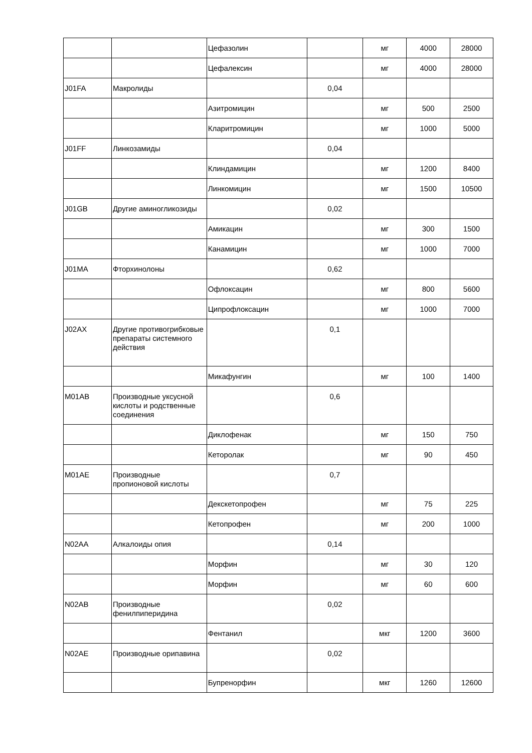| | | Цефазолин | | мг | 4000 | 28000 |
| | | Цефалексин | | мг | 4000 | 28000 |
| J01FA | Макролиды | | 0,04 | | | |
| | | Азитромицин | | мг | 500 | 2500 |
| | | Кларитромицин | | мг | 1000 | 5000 |
| J01FF | Линкозамиды | | 0,04 | | | |
| | | Клиндамицин | | мг | 1200 | 8400 |
| | | Линкомицин | | мг | 1500 | 10500 |
| J01GB | Другие аминогликозиды | | 0,02 | | | |
| | | Амикацин | | мг | 300 | 1500 |
| | | Канамицин | | мг | 1000 | 7000 |
| J01MA | Фторхинолоны | | 0,62 | | | |
| | | Офлоксацин | | мг | 800 | 5600 |
| | | Ципрофлоксацин | | мг | 1000 | 7000 |
| J02AX | Другие противогрибковые препараты системного действия | | 0,1 | | | |
| | | Микафунгин | | мг | 100 | 1400 |
| M01AB | Производные уксусной кислоты и родственные соединения | | 0,6 | | | |
| | | Диклофенак | | мг | 150 | 750 |
| | | Кеторолак | | мг | 90 | 450 |
| M01AE | Производные пропионовой кислоты | | 0,7 | | | |
| | | Декскетопрофен | | мг | 75 | 225 |
| | | Кетопрофен | | мг | 200 | 1000 |
| N02AA | Алкалоиды опия | | 0,14 | | | |
| | | Морфин | | мг | 30 | 120 |
| | | Морфин | | мг | 60 | 600 |
| N02AB | Производные фенилпиперидина | | 0,02 | | | |
| | | Фентанил | | мкг | 1200 | 3600 |
| N02AE | Производные орипавина | | 0,02 | | | |
| | | Бупренорфин | | мкг | 1260 | 12600 |